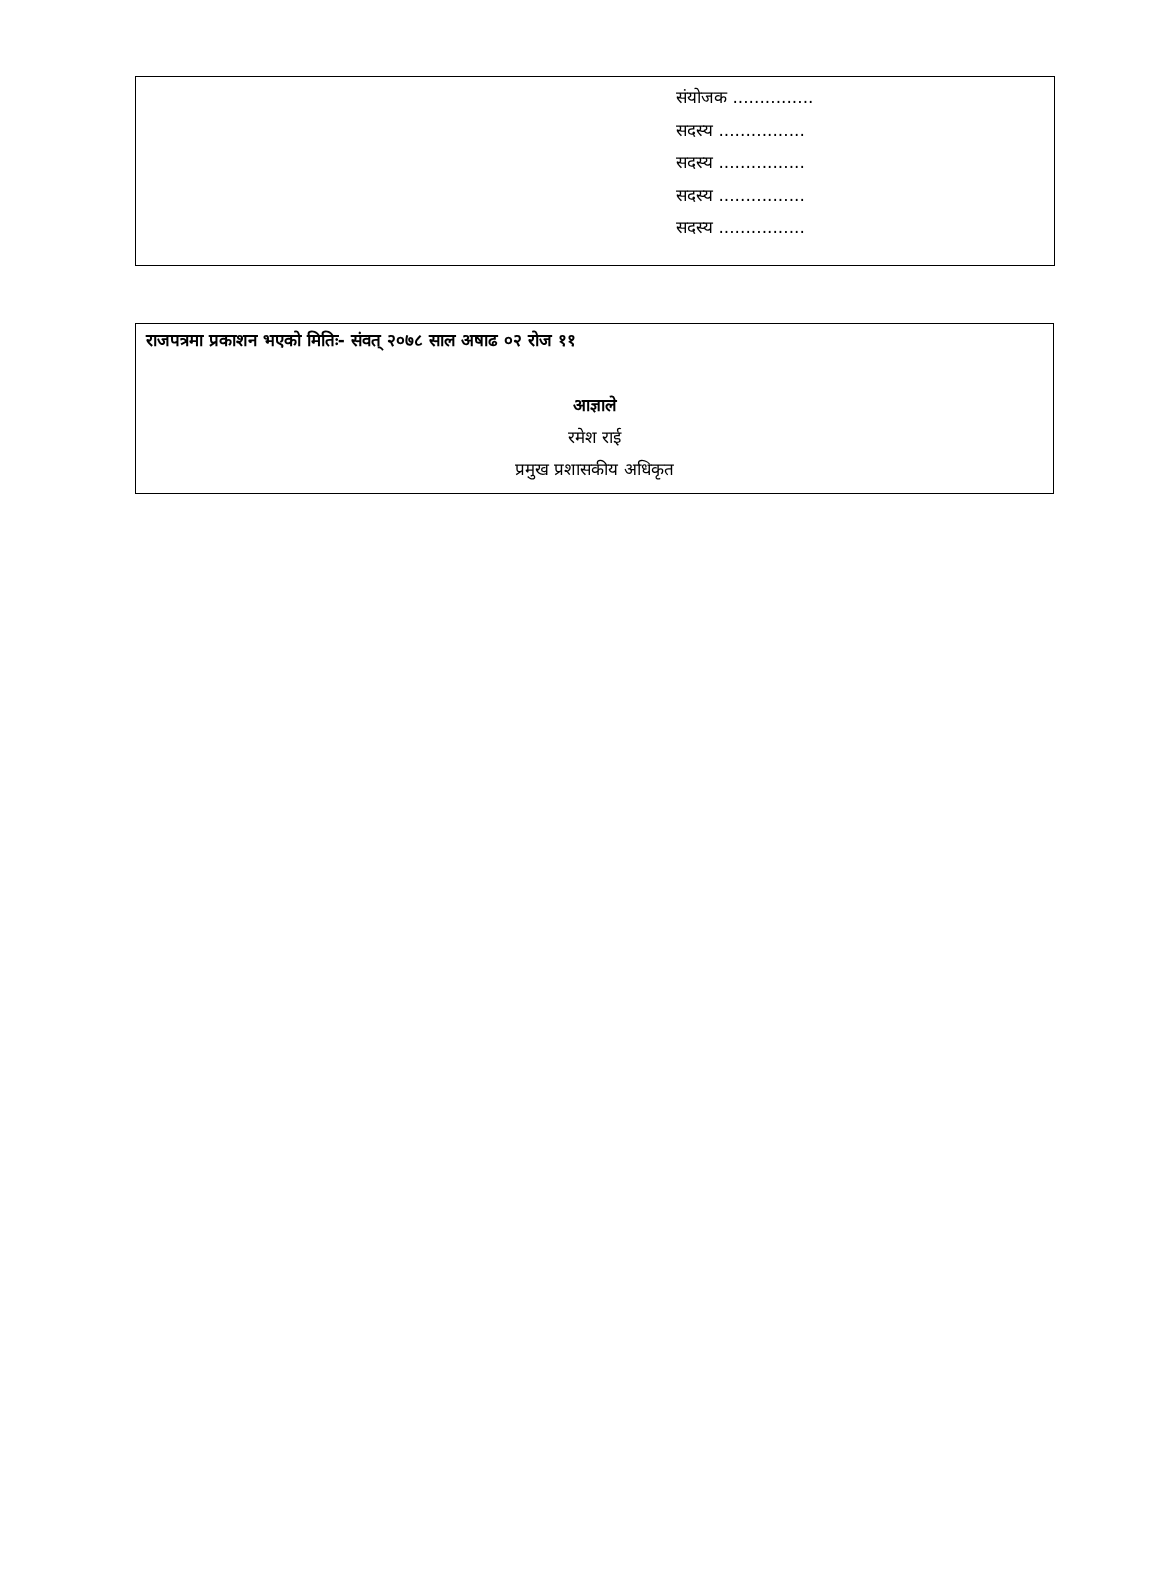संयोजक ...............
सदस्य ................
सदस्य ................
सदस्य ................
सदस्य ................
राजपत्रमा प्रकाशन भएको मितिः- संवत् २०७८ साल अषाढ ०२ रोज ११
आज्ञाले
रमेश राई
प्रमुख प्रशासकीय अधिकृत